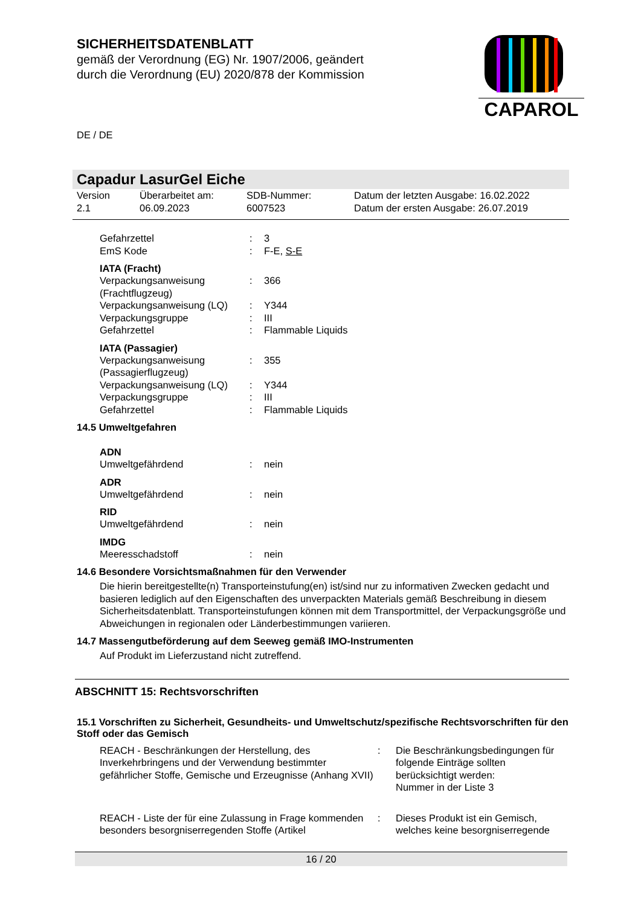CAPAROL
SICHERHEITSDATENBLATT
gemäß der Verordnung (EG) Nr. 1907/2006, geändert
durch die Verordnung (EU) 2020/878 der Kommission
DE / DE
Capadur LasurGel Eiche
Version
2.1 Überarbeitet am:
06.09.2023 SDB-Nummer:
6007523 Datum der letzten Ausgabe: 16.02.2022
Datum der ersten Ausgabe: 26.07.2019
Gefahrzettel: 3
EmS Kode: F-E, S-E
IATA (Fracht)
Verpackungsanweisung (Frachtflugzeug): 366
Verpackungsanweisung (LQ): Y344
Verpackungsgruppe: III
Gefahrzettel: Flammable Liquids
IATA (Passagier)
Verpackungsanweisung (Passagierflugzeug): 355
Verpackungsanweisung (LQ): Y344
Verpackungsgruppe: III
Gefahrzettel: Flammable Liquids
14.5 Umweltgefahren
ADN
Umweltgefährdend: nein
ADR
Umweltgefährdend: nein
RID
Umweltgefährdend: nein
IMDG
Meeresschadstoff: nein
14.6 Besondere Vorsichtsmaßnahmen für den Verwender
Die hierin bereitgestellte(n) Transporteinstufung(en) ist/sind nur zu informativen Zwecken gedacht und basieren lediglich auf den Eigenschaften des unverpackten Materials gemäß Beschreibung in diesem Sicherheitsdatenblatt. Transporteinstufungen können mit dem Transportmittel, der Verpackungsgröße und Abweichungen in regionalen oder Länderbestimmungen variieren.
14.7 Massengutbeförderung auf dem Seeweg gemäß IMO-Instrumenten
Auf Produkt im Lieferzustand nicht zutreffend.
ABSCHNITT 15: Rechtsvorschriften
15.1 Vorschriften zu Sicherheit, Gesundheits- und Umweltschutz/spezifische Rechtsvorschriften für den Stoff oder das Gemisch
REACH - Beschränkungen der Herstellung, des Inverkehrbringens und der Verwendung bestimmter gefährlicher Stoffe, Gemische und Erzeugnisse (Anhang XVII): Die Beschränkungsbedingungen für folgende Einträge sollten berücksichtigt werden:
Nummer in der Liste 3
REACH - Liste der für eine Zulassung in Frage kommenden besonders besorgniserregenden Stoffe (Artikel: Dieses Produkt ist ein Gemisch, welches keine besorgniserregende
16 / 20